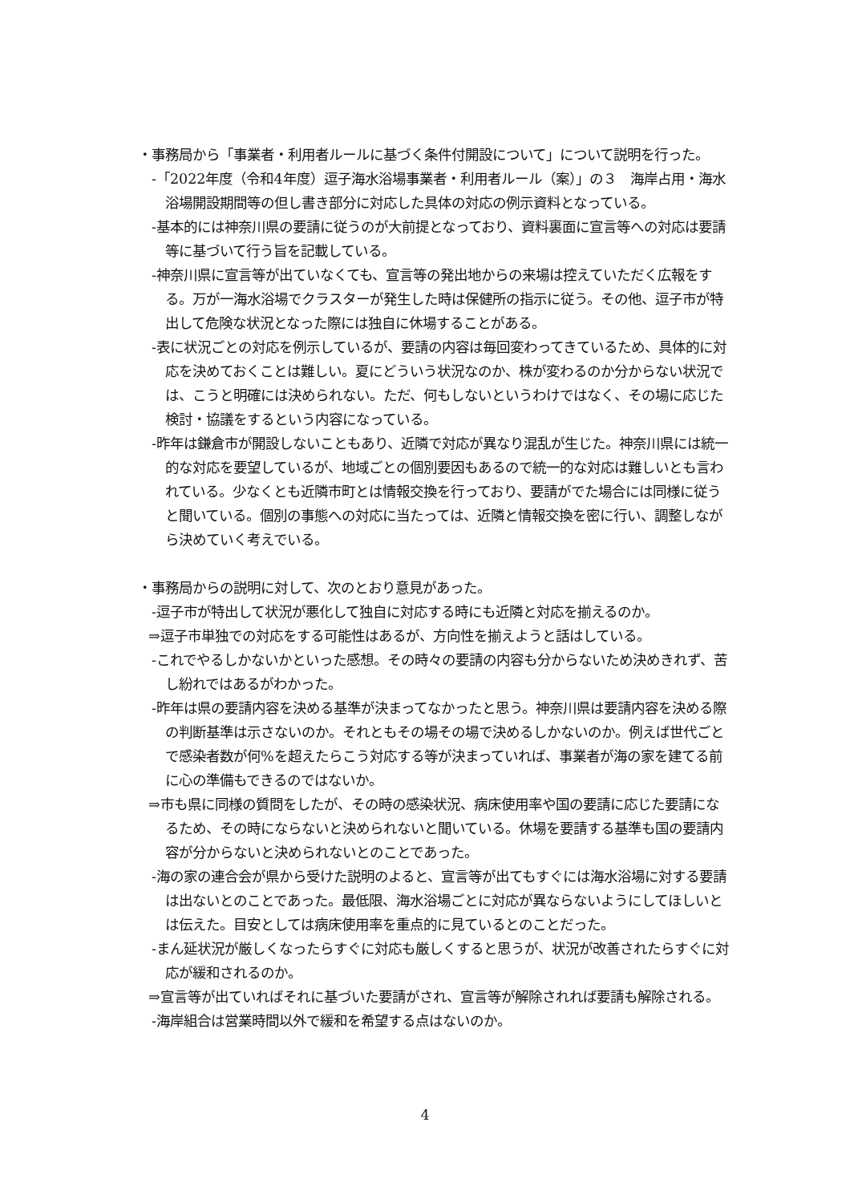・事務局から「事業者・利用者ルールに基づく条件付開設について」について説明を行った。
-「2022年度（令和4年度）逗子海水浴場事業者・利用者ルール（案）」の３　海岸占用・海水浴場開設期間等の但し書き部分に対応した具体の対応の例示資料となっている。
-基本的には神奈川県の要請に従うのが大前提となっており、資料裏面に宣言等への対応は要請等に基づいて行う旨を記載している。
-神奈川県に宣言等が出ていなくても、宣言等の発出地からの来場は控えていただく広報をする。万が一海水浴場でクラスターが発生した時は保健所の指示に従う。その他、逗子市が特出して危険な状況となった際には独自に休場することがある。
-表に状況ごとの対応を例示しているが、要請の内容は毎回変わってきているため、具体的に対応を決めておくことは難しい。夏にどういう状況なのか、株が変わるのか分からない状況では、こうと明確には決められない。ただ、何もしないというわけではなく、その場に応じた検討・協議をするという内容になっている。
-昨年は鎌倉市が開設しないこともあり、近隣で対応が異なり混乱が生じた。神奈川県には統一的な対応を要望しているが、地域ごとの個別要因もあるので統一的な対応は難しいとも言われている。少なくとも近隣市町とは情報交換を行っており、要請がでた場合には同様に従うと聞いている。個別の事態への対応に当たっては、近隣と情報交換を密に行い、調整しながら決めていく考えでいる。
・事務局からの説明に対して、次のとおり意見があった。
-逗子市が特出して状況が悪化して独自に対応する時にも近隣と対応を揃えるのか。
⇒逗子市単独での対応をする可能性はあるが、方向性を揃えようと話はしている。
-これでやるしかないかといった感想。その時々の要請の内容も分からないため決めきれず、苦し紛れではあるがわかった。
-昨年は県の要請内容を決める基準が決まってなかったと思う。神奈川県は要請内容を決める際の判断基準は示さないのか。それともその場その場で決めるしかないのか。例えば世代ごとで感染者数が何%を超えたらこう対応する等が決まっていれば、事業者が海の家を建てる前に心の準備もできるのではないか。
⇒市も県に同様の質問をしたが、その時の感染状況、病床使用率や国の要請に応じた要請になるため、その時にならないと決められないと聞いている。休場を要請する基準も国の要請内容が分からないと決められないとのことであった。
-海の家の連合会が県から受けた説明のよると、宣言等が出てもすぐには海水浴場に対する要請は出ないとのことであった。最低限、海水浴場ごとに対応が異ならないようにしてほしいとは伝えた。目安としては病床使用率を重点的に見ているとのことだった。
-まん延状況が厳しくなったらすぐに対応も厳しくすると思うが、状況が改善されたらすぐに対応が緩和されるのか。
⇒宣言等が出ていればそれに基づいた要請がされ、宣言等が解除されれば要請も解除される。
-海岸組合は営業時間以外で緩和を希望する点はないのか。
4